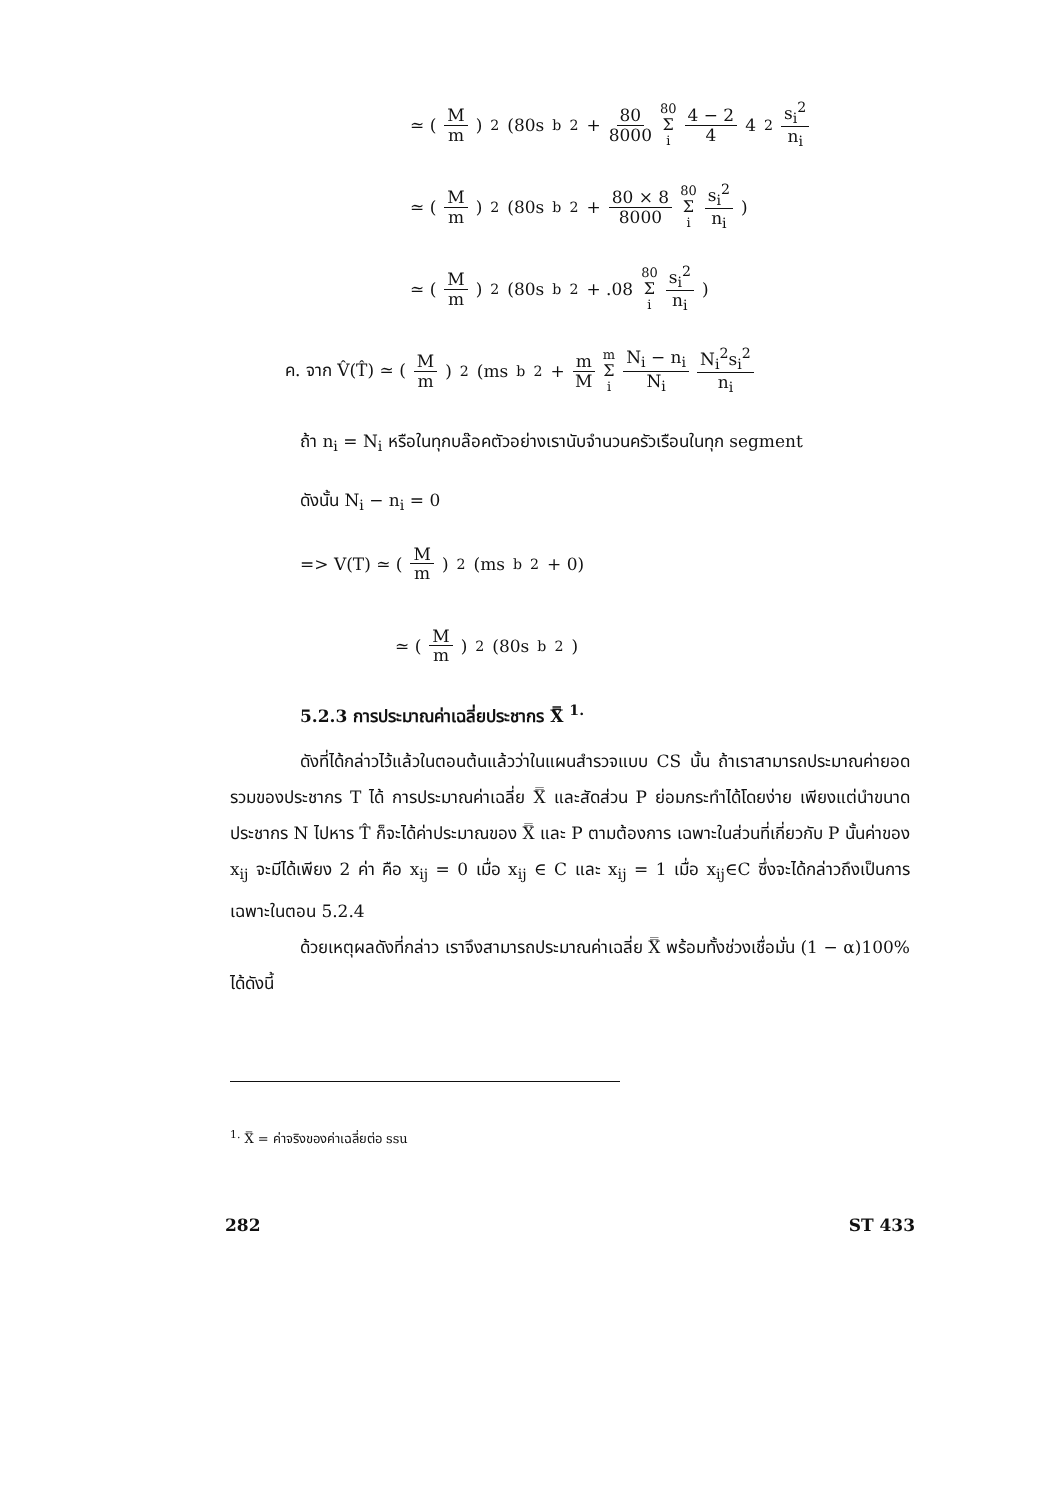≃ ( M m )<sup>2</sup>(80s<sub>b</sub><sup>2</sup> + 80 8000 80 Σ i 4 − 2 4 4<sup>2</sup> s<sub>i</sub><sup>2</sup> n<sub>i</sub>
≃ ( M m )<sup>2</sup>(80s<sub>b</sub><sup>2</sup> + 80 × 8 8000 80 Σ i s<sub>i</sub><sup>2</sup> n<sub>i</sub> )
≃ ( M m )<sup>2</sup>(80s<sub>b</sub><sup>2</sup> + .08 80 Σ i s<sub>i</sub><sup>2</sup> n<sub>i</sub> )
ค. จาก V̂(T̂) ≃ ( M m )<sup>2</sup>(ms<sub>b</sub><sup>2</sup> + m M m Σ i N<sub>i</sub> − n<sub>i</sub> N<sub>i</sub> N<sub>i</sub><sup>2</sup>s<sub>i</sub><sup>2</sup> n<sub>i</sub>
ถ้า n<sub>i</sub> = N<sub>i</sub> หรือในทุกบล๊อคตัวอย่างเรานับจำนวนครัวเรือนในทุก segment
ดังนั้น N<sub>i</sub> − n<sub>i</sub> = 0
=> V(T) ≃ ( M m )<sup>2</sup>(ms<sub>b</sub><sup>2</sup> + 0)
≃ ( M m )<sup>2</sup>(80s<sub>b</sub><sup>2</sup>)
5.2.3 การประมาณค่าเฉลี่ยประชากร X̿ <sup>1.</sup>
ดังที่ได้กล่าวไว้แล้วในตอนต้นแล้วว่าในแผนสำรวจแบบ CS นั้น ถ้าเราสามารถประมาณค่ายอดรวมของประชากร T ได้ การประมาณค่าเฉลี่ย X̿ และสัดส่วน P ย่อมกระทำได้โดยง่าย เพียงแต่นำขนาดประชากร N ไปหาร T̂ ก็จะได้ค่าประมาณของ X̿ และ P ตามต้องการ เฉพาะในส่วนที่เกี่ยวกับ P นั้นค่าของ x<sub>ij</sub> จะมีได้เพียง 2 ค่า คือ x<sub>ij</sub> = 0 เมื่อ x<sub>ij</sub> ∈ C และ x<sub>ij</sub> = 1 เมื่อ x<sub>ij</sub>∈C ซึ่งจะได้กล่าวถึงเป็นการเฉพาะในตอน 5.2.4
ด้วยเหตุผลดังที่กล่าว เราจึงสามารถประมาณค่าเฉลี่ย X̿ พร้อมทั้งช่วงเชื่อมั่น (1 − α)100% ได้ดังนี้
<sup>1.</sup> X̿ = ค่าจริงของค่าเฉลี่ยต่อ ssu
282 ST 433